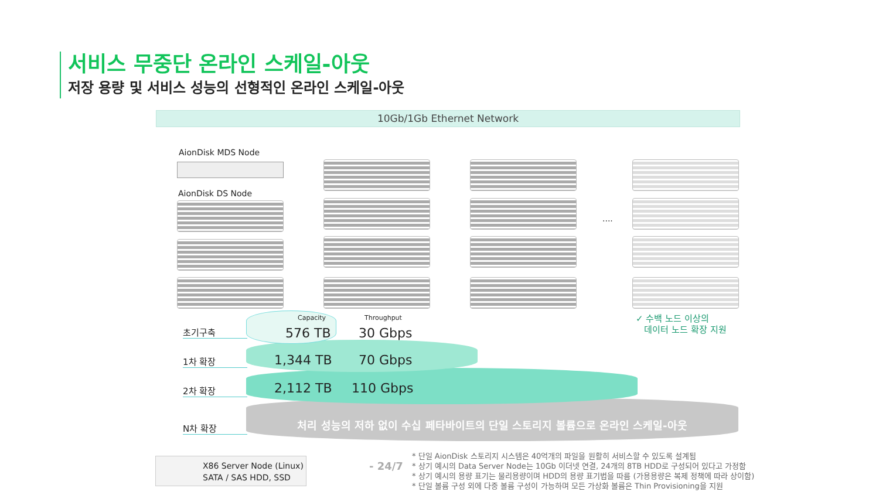서비스 무중단 온라인 스케일-아웃
저장 용량 및 서비스 성능의 선형적인 온라인 스케일-아웃
10Gb/1Gb Ethernet Network
AionDisk MDS Node
AionDisk DS Node
....
Capacity Throughput
초기구축
1차 확장
2차 확장
N차 확장
576 TB 30 Gbps
1,344 TB 70 Gbps
2,112 TB 110 Gbps
처리 성능의 저하 없이 수십 페타바이트의 단일 스토리지 볼륨으로 온라인 스케일-아웃
✓ 수백 노드 이상의
데이터 노드 확장 지원
X86 Server Node (Linux)
SATA / SAS HDD, SSD
- 24/7
* 단일 AionDisk 스토리지 시스템은 40억개의 파일을 원활히 서비스할 수 있도록 설계됨
* 상기 예시의 Data Server Node는 10Gb 이더넷 연결, 24개의 8TB HDD로 구성되어 있다고 가정함
* 상기 예시의 용량 표기는 물리용량이며 HDD의 용량 표기법을 따름 (가용용량은 복제 정책에 따라 상이함)
* 단일 볼륨 구성 외에 다중 볼륨 구성이 가능하며 모든 가상화 볼륨은 Thin Provisioning을 지원